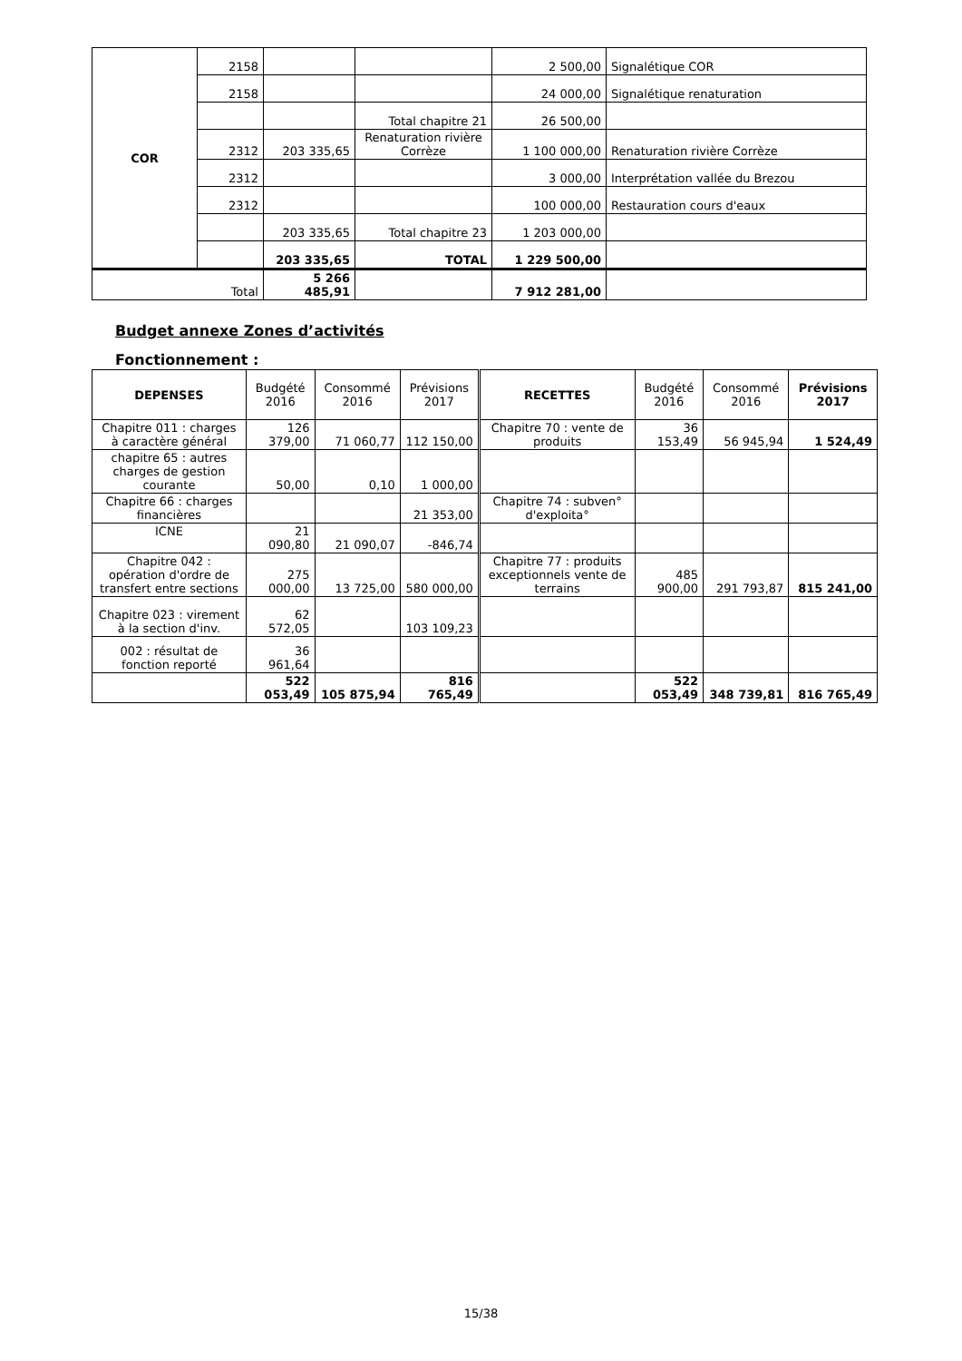| COR | 2158 | | | 2 500,00 | Signalétique COR |
| | 2158 | | | 24 000,00 | Signalétique renaturation |
| | | | Total chapitre 21 | 26 500,00 | |
| | 2312 | 203 335,65 | Renaturation rivière Corrèze | 1 100 000,00 | Renaturation rivière Corrèze |
| | 2312 | | | 3 000,00 | Interprétation vallée du Brezou |
| | 2312 | | | 100 000,00 | Restauration cours d'eaux |
| | | 203 335,65 | Total chapitre 23 | 1 203 000,00 | |
| | | 203 335,65 | TOTAL | 1 229 500,00 | |
| Total | | 5 266 485,91 | | 7 912 281,00 | |
Budget annexe Zones d’activités
Fonctionnement :
| DEPENSES | Budgété 2016 | Consommé 2016 | Prévisions 2017 | RECETTES | Budgété 2016 | Consommé 2016 | Prévisions 2017 |
| --- | --- | --- | --- | --- | --- | --- | --- |
| Chapitre 011 : charges à caractère général | 126 379,00 | 71 060,77 | 112 150,00 | Chapitre 70 : vente de produits | 36 153,49 | 56 945,94 | 1 524,49 |
| chapitre 65 : autres charges de gestion courante | 50,00 | 0,10 | 1 000,00 | | | | |
| Chapitre 66 : charges financières | | | 21 353,00 | Chapitre 74 : subven° d'exploita° | | | |
| ICNE | 21 090,80 | 21 090,07 | -846,74 | | | | |
| Chapitre 042 : opération d'ordre de transfert entre sections | 275 000,00 | 13 725,00 | 580 000,00 | Chapitre 77 : produits exceptionnels vente de terrains | 485 900,00 | 291 793,87 | 815 241,00 |
| Chapitre 023 : virement à la section d'inv. | 62 572,05 | | 103 109,23 | | | | |
| 002 : résultat de fonction reporté | 36 961,64 | | | | | | |
| | 522 053,49 | 105 875,94 | 816 765,49 | | 522 053,49 | 348 739,81 | 816 765,49 |
15/38